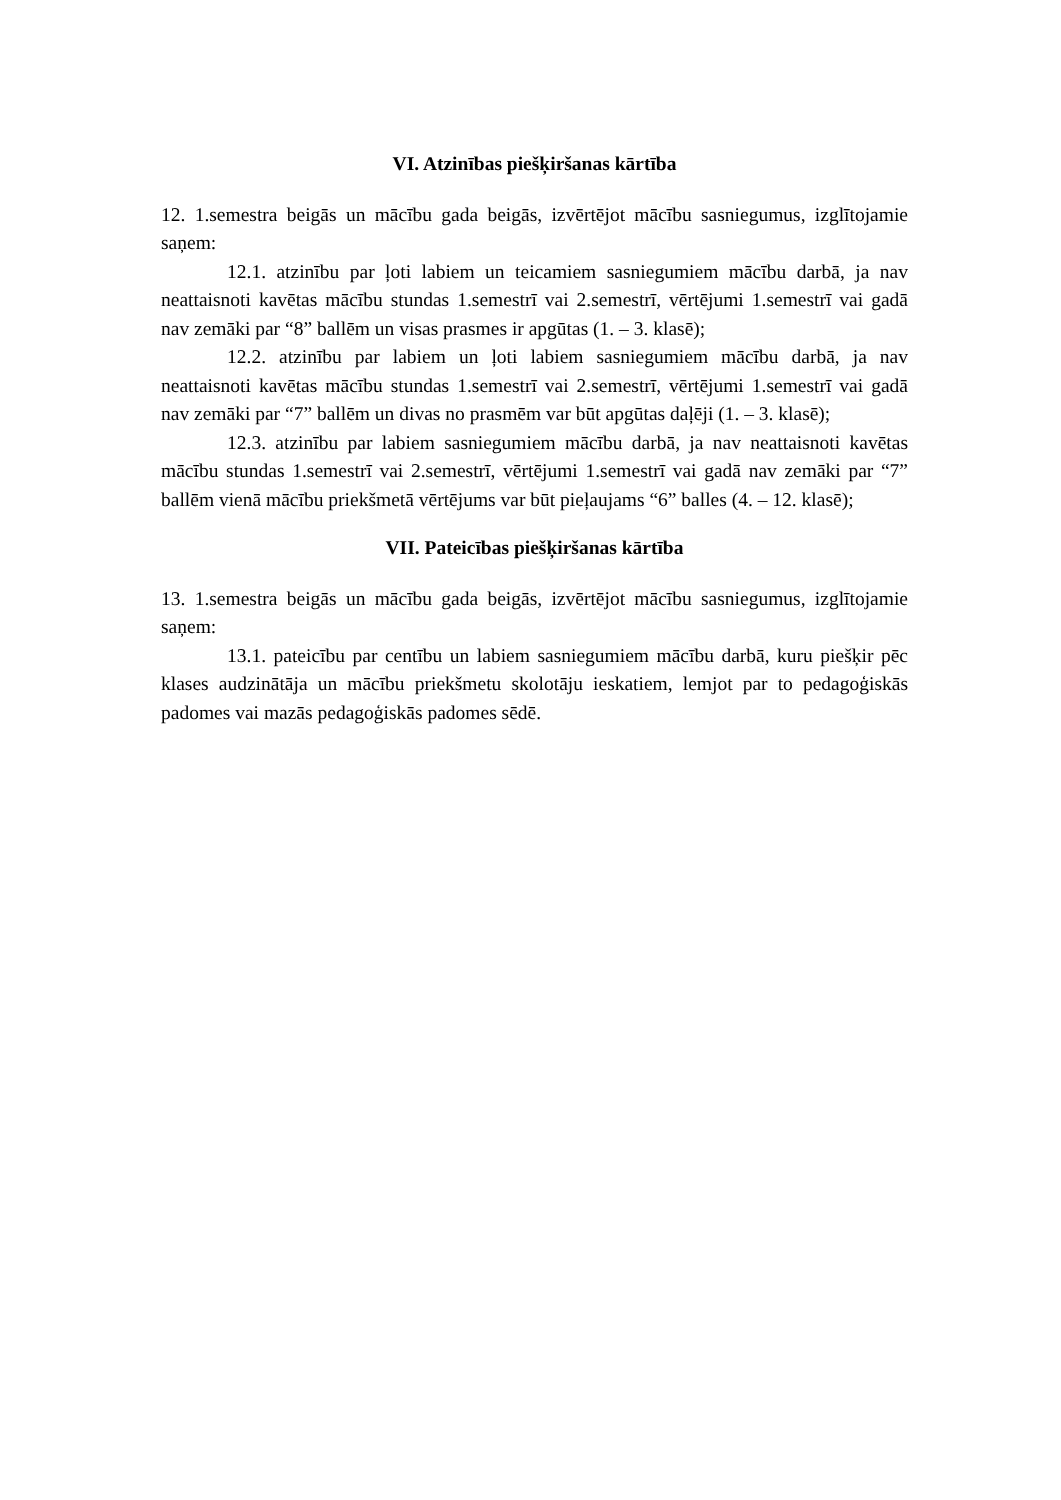VI. Atzinības piešķiršanas kārtība
12. 1.semestra beigās un mācību gada beigās, izvērtējot mācību sasniegumus, izglītojamie saņem:
12.1. atzinību par ļoti labiem un teicamiem sasniegumiem mācību darbā, ja nav neattaisnoti kavētas mācību stundas 1.semestrī vai 2.semestrī, vērtējumi 1.semestrī vai gadā nav zemāki par “8” ballēm un visas prasmes ir apgūtas (1. – 3. klasē);
12.2. atzinību par labiem un ļoti labiem sasniegumiem mācību darbā, ja nav neattaisnoti kavētas mācību stundas 1.semestrī vai 2.semestrī, vērtējumi 1.semestrī vai gadā nav zemāki par “7” ballēm un divas no prasmēm var būt apgūtas daļēji (1. – 3. klasē);
12.3. atzinību par labiem sasniegumiem mācību darbā, ja nav neattaisnoti kavētas mācību stundas 1.semestrī vai 2.semestrī, vērtējumi 1.semestrī vai gadā nav zemāki par “7” ballēm vienā mācību priekšmetā vērtējums var būt pieļaujams “6” balles (4. – 12. klasē);
VII. Pateicības piešķiršanas kārtība
13. 1.semestra beigās un mācību gada beigās, izvērtējot mācību sasniegumus, izglītojamie saņem:
13.1. pateicību par centību un labiem sasniegumiem mācību darbā, kuru piešķir pēc klases audzinātāja un mācību priekšmetu skolotāju ieskatiem, lemjot par to pedagoģiskās padomes vai mazās pedagoģiskās padomes sēdē.